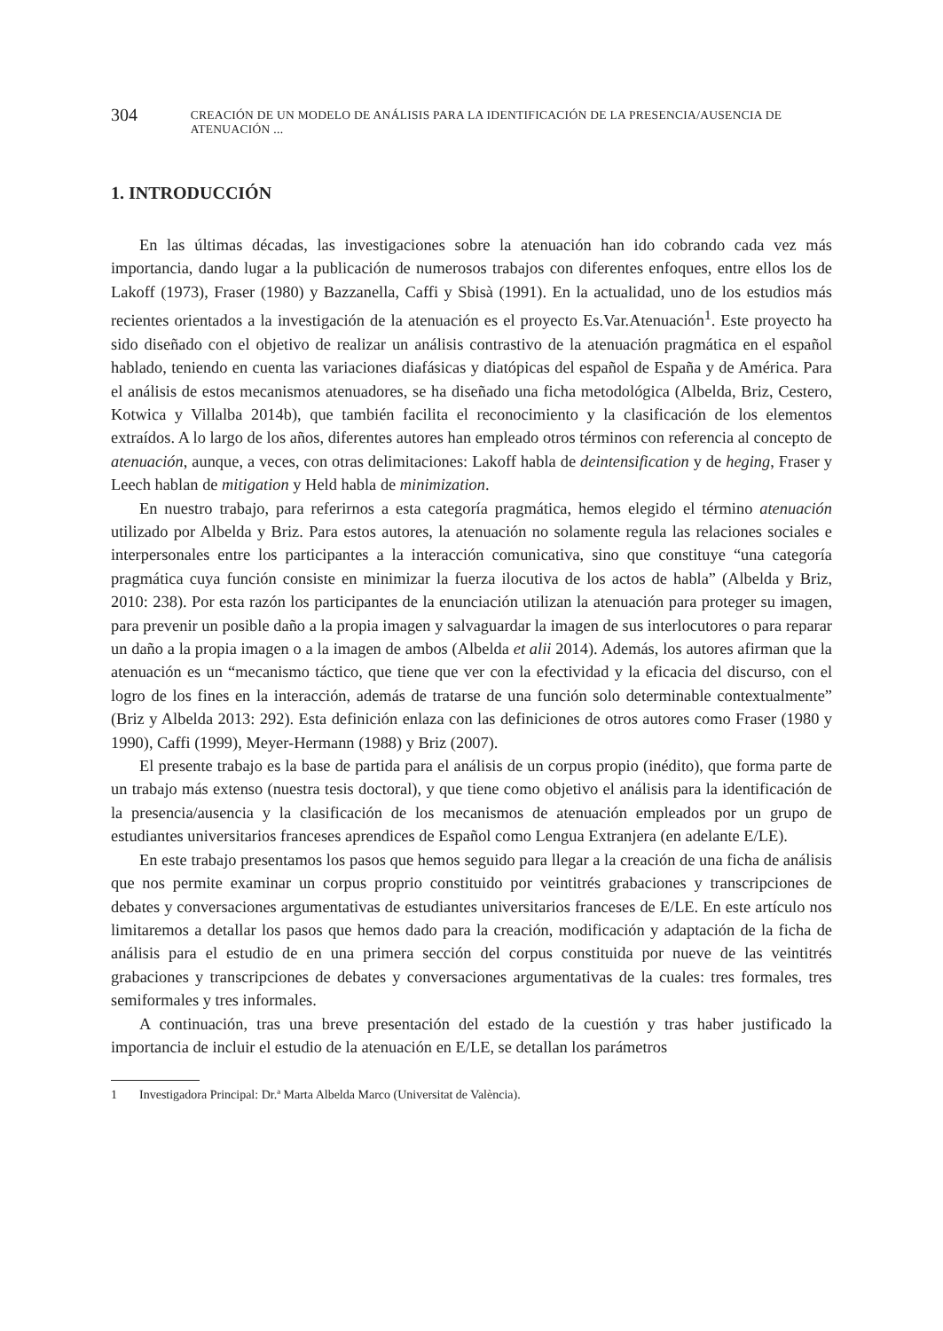304 CREACIÓN DE UN MODELO DE ANÁLISIS PARA LA IDENTIFICACIÓN DE LA PRESENCIA/AUSENCIA DE ATENUACIÓN ...
1. INTRODUCCIÓN
En las últimas décadas, las investigaciones sobre la atenuación han ido cobrando cada vez más importancia, dando lugar a la publicación de numerosos trabajos con diferentes enfoques, entre ellos los de Lakoff (1973), Fraser (1980) y Bazzanella, Caffi y Sbisà (1991). En la actualidad, uno de los estudios más recientes orientados a la investigación de la atenuación es el proyecto Es.Var.Atenuación<sup>1</sup>. Este proyecto ha sido diseñado con el objetivo de realizar un análisis contrastivo de la atenuación pragmática en el español hablado, teniendo en cuenta las variaciones diafásicas y diatópicas del español de España y de América. Para el análisis de estos mecanismos atenuadores, se ha diseñado una ficha metodológica (Albelda, Briz, Cestero, Kotwica y Villalba 2014b), que también facilita el reconocimiento y la clasificación de los elementos extraídos. A lo largo de los años, diferentes autores han empleado otros términos con referencia al concepto de atenuación, aunque, a veces, con otras delimitaciones: Lakoff habla de deintensification y de heging, Fraser y Leech hablan de mitigation y Held habla de minimization.
En nuestro trabajo, para referirnos a esta categoría pragmática, hemos elegido el término atenuación utilizado por Albelda y Briz. Para estos autores, la atenuación no solamente regula las relaciones sociales e interpersonales entre los participantes a la interacción comunicativa, sino que constituye “una categoría pragmática cuya función consiste en minimizar la fuerza ilocutiva de los actos de habla” (Albelda y Briz, 2010: 238). Por esta razón los participantes de la enunciación utilizan la atenuación para proteger su imagen, para prevenir un posible daño a la propia imagen y salvaguardar la imagen de sus interlocutores o para reparar un daño a la propia imagen o a la imagen de ambos (Albelda et alii 2014). Además, los autores afirman que la atenuación es un “mecanismo táctico, que tiene que ver con la efectividad y la eficacia del discurso, con el logro de los fines en la interacción, además de tratarse de una función solo determinable contextualmente” (Briz y Albelda 2013: 292). Esta definición enlaza con las definiciones de otros autores como Fraser (1980 y 1990), Caffi (1999), Meyer-Hermann (1988) y Briz (2007).
El presente trabajo es la base de partida para el análisis de un corpus propio (inédito), que forma parte de un trabajo más extenso (nuestra tesis doctoral), y que tiene como objetivo el análisis para la identificación de la presencia/ausencia y la clasificación de los mecanismos de atenuación empleados por un grupo de estudiantes universitarios franceses aprendices de Español como Lengua Extranjera (en adelante E/LE).
En este trabajo presentamos los pasos que hemos seguido para llegar a la creación de una ficha de análisis que nos permite examinar un corpus proprio constituido por veintitrés grabaciones y transcripciones de debates y conversaciones argumentativas de estudiantes universitarios franceses de E/LE. En este artículo nos limitaremos a detallar los pasos que hemos dado para la creación, modificación y adaptación de la ficha de análisis para el estudio de en una primera sección del corpus constituida por nueve de las veintitrés grabaciones y transcripciones de debates y conversaciones argumentativas de la cuales: tres formales, tres semiformales y tres informales.
A continuación, tras una breve presentación del estado de la cuestión y tras haber justificado la importancia de incluir el estudio de la atenuación en E/LE, se detallan los parámetros
1 Investigadora Principal: Dr.ª Marta Albelda Marco (Universitat de València).